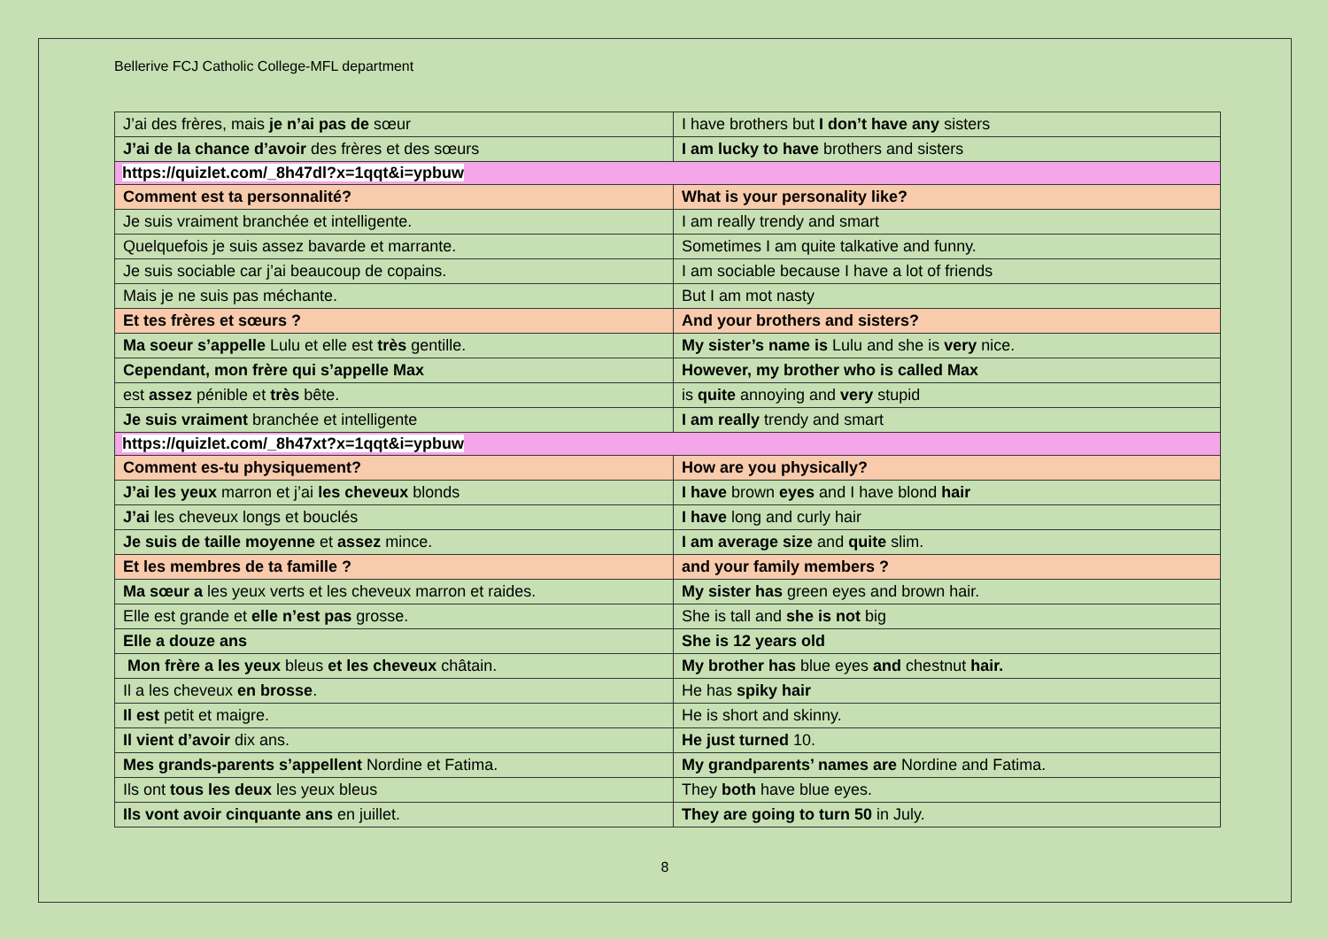Bellerive FCJ Catholic College-MFL department
| J’ai des frères, mais je n’ai pas de sœur | I have brothers but I don’t have any sisters |
| J’ai de la chance d’avoir des frères et des sœurs | I am lucky to have brothers and sisters |
| https://quizlet.com/_8h47dl?x=1qqt&i=ypbuw | |
| Comment est ta personnalité? | What is your personality like? |
| Je suis vraiment branchée et intelligente. | I am really trendy and smart |
| Quelquefois je suis assez bavarde et marrante. | Sometimes I am quite talkative and funny. |
| Je suis sociable car j’ai beaucoup de copains. | I am sociable because I have a lot of friends |
| Mais je ne suis pas méchante. | But I am mot nasty |
| Et tes frères et sœurs ? | And your brothers and sisters? |
| Ma soeur s’appelle Lulu et elle est très gentille. | My sister’s name is Lulu and she is very nice. |
| Cependant, mon frère qui s’appelle Max | However, my brother who is called Max |
| est assez pénible et très bête. | is quite annoying and very stupid |
| Je suis vraiment branchée et intelligente | I am really trendy and smart |
| https://quizlet.com/_8h47xt?x=1qqt&i=ypbuw | |
| Comment es-tu physiquement? | How are you physically? |
| J’ai les yeux marron et j’ai les cheveux blonds | I have brown eyes and I have blond hair |
| J’ai les cheveux longs et bouclés | I have long and curly hair |
| Je suis de taille moyenne et assez mince. | I am average size and quite slim. |
| Et les membres de ta famille ? | and your family members ? |
| Ma sœur a les yeux verts et les cheveux marron et raides. | My sister has green eyes and brown hair. |
| Elle est grande et elle n’est pas grosse. | She is tall and she is not big |
| Elle a douze ans | She is 12 years old |
| Mon frère a les yeux bleus et les cheveux châtain. | My brother has blue eyes and chestnut hair. |
| Il a les cheveux en brosse . | He has spiky hair |
| Il est petit et maigre. | He is short and skinny. |
| Il vient d’avoir dix ans. | He just turned 10. |
| Mes grands-parents s’appellent Nordine et Fatima. | My grandparents’ names are Nordine and Fatima. |
| Ils ont tous les deux les yeux bleus | They both have blue eyes. |
| Ils vont avoir cinquante ans en juillet. | They are going to turn 50 in July. |
8